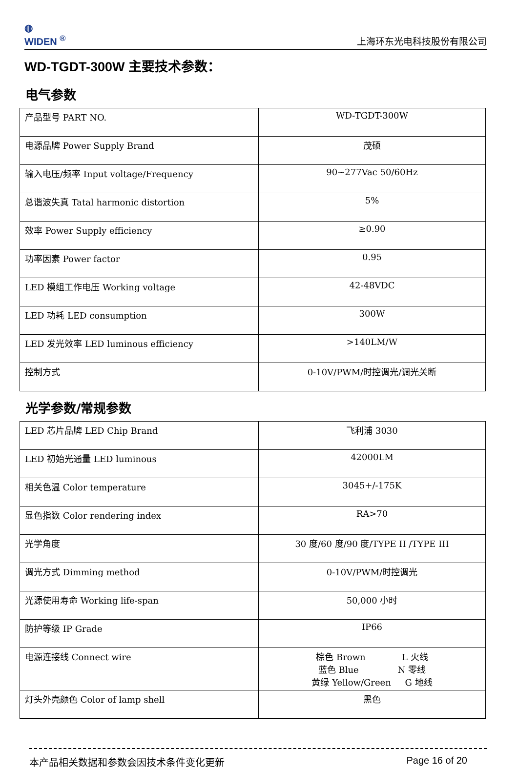◍
WIDEN <sup>®</sup>
上海环东光电科技股份有限公司
WD-TGDT-300W 主要技术参数：
电气参数
| 产品型号 PART NO. | WD-TGDT-300W |
| 电源品牌 Power Supply Brand | 茂硕 |
| 输入电压/频率 Input voltage/Frequency | 90~277Vac 50/60Hz |
| 总谐波失真 Tatal harmonic distortion | 5% |
| 效率 Power Supply efficiency | ≥0.90 |
| 功率因素 Power factor | 0.95 |
| LED 模组工作电压 Working voltage | 42-48VDC |
| LED 功耗 LED consumption | 300W |
| LED 发光效率 LED luminous efficiency | >140LM/W |
| 控制方式 | 0-10V/PWM/时控调光/调光关断 |
光学参数/常规参数
| LED 芯片品牌 LED Chip Brand | 飞利浦 3030 |
| LED 初始光通量 LED luminous | 42000LM |
| 相关色温 Color temperature | 3045+/-175K |
| 显色指数 Color rendering index | RA>70 |
| 光学角度 | 30 度/60 度/90 度/TYPE II /TYPE III |
| 调光方式 Dimming method | 0-10V/PWM/时控调光 |
| 光源使用寿命 Working life-span | 50,000 小时 |
| 防护等级 IP Grade | IP66 |
| 电源连接线 Connect wire | 棕色 Brown L 火线 蓝色 Blue N 零线 黄绿 Yellow/Green G 地线 |
| 灯头外壳颜色 Color of lamp shell | 黑色 |
本产品相关数据和参数会因技术条件变化更新 Page 16 of 20